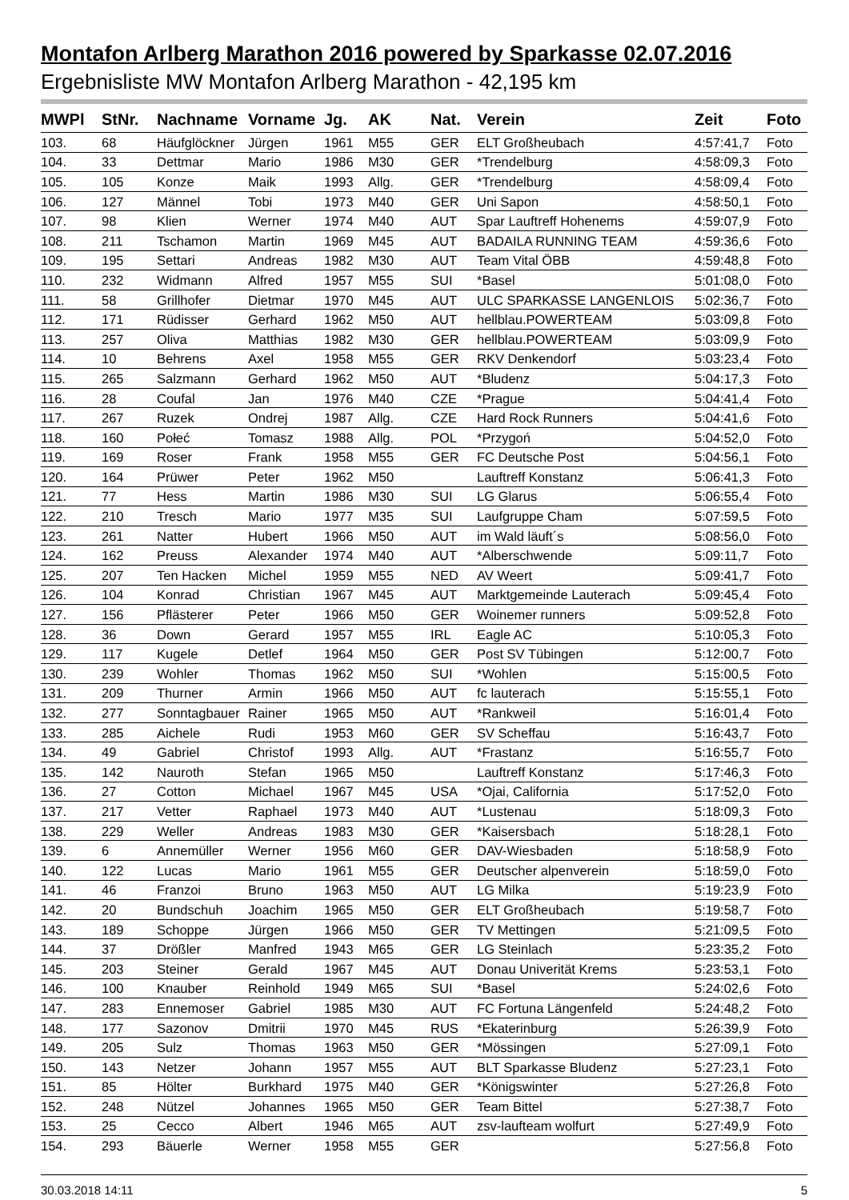Montafon Arlberg Marathon 2016 powered by Sparkasse 02.07.2016
Ergebnisliste MW Montafon Arlberg Marathon - 42,195 km
| MWPl | StNr. | Nachname | Vorname | Jg. | AK | Nat. | Verein | Zeit | Foto |
| --- | --- | --- | --- | --- | --- | --- | --- | --- | --- |
| 103. | 68 | Häufglöckner | Jürgen | 1961 | M55 | GER | ELT Großheubach | 4:57:41,7 | Foto |
| 104. | 33 | Dettmar | Mario | 1986 | M30 | GER | *Trendelburg | 4:58:09,3 | Foto |
| 105. | 105 | Konze | Maik | 1993 | Allg. | GER | *Trendelburg | 4:58:09,4 | Foto |
| 106. | 127 | Männel | Tobi | 1973 | M40 | GER | Uni Sapon | 4:58:50,1 | Foto |
| 107. | 98 | Klien | Werner | 1974 | M40 | AUT | Spar Lauftreff Hohenems | 4:59:07,9 | Foto |
| 108. | 211 | Tschamon | Martin | 1969 | M45 | AUT | BADAILA RUNNING TEAM | 4:59:36,6 | Foto |
| 109. | 195 | Settari | Andreas | 1982 | M30 | AUT | Team Vital ÖBB | 4:59:48,8 | Foto |
| 110. | 232 | Widmann | Alfred | 1957 | M55 | SUI | *Basel | 5:01:08,0 | Foto |
| 111. | 58 | Grillhofer | Dietmar | 1970 | M45 | AUT | ULC SPARKASSE LANGENLOIS | 5:02:36,7 | Foto |
| 112. | 171 | Rüdisser | Gerhard | 1962 | M50 | AUT | hellblau.POWERTEAM | 5:03:09,8 | Foto |
| 113. | 257 | Oliva | Matthias | 1982 | M30 | GER | hellblau.POWERTEAM | 5:03:09,9 | Foto |
| 114. | 10 | Behrens | Axel | 1958 | M55 | GER | RKV Denkendorf | 5:03:23,4 | Foto |
| 115. | 265 | Salzmann | Gerhard | 1962 | M50 | AUT | *Bludenz | 5:04:17,3 | Foto |
| 116. | 28 | Coufal | Jan | 1976 | M40 | CZE | *Prague | 5:04:41,4 | Foto |
| 117. | 267 | Ruzek | Ondrej | 1987 | Allg. | CZE | Hard Rock Runners | 5:04:41,6 | Foto |
| 118. | 160 | Połeć | Tomasz | 1988 | Allg. | POL | *Przygoń | 5:04:52,0 | Foto |
| 119. | 169 | Roser | Frank | 1958 | M55 | GER | FC Deutsche Post | 5:04:56,1 | Foto |
| 120. | 164 | Prüwer | Peter | 1962 | M50 | | Lauftreff Konstanz | 5:06:41,3 | Foto |
| 121. | 77 | Hess | Martin | 1986 | M30 | SUI | LG Glarus | 5:06:55,4 | Foto |
| 122. | 210 | Tresch | Mario | 1977 | M35 | SUI | Laufgruppe Cham | 5:07:59,5 | Foto |
| 123. | 261 | Natter | Hubert | 1966 | M50 | AUT | im Wald läuft´s | 5:08:56,0 | Foto |
| 124. | 162 | Preuss | Alexander | 1974 | M40 | AUT | *Alberschwende | 5:09:11,7 | Foto |
| 125. | 207 | Ten Hacken | Michel | 1959 | M55 | NED | AV Weert | 5:09:41,7 | Foto |
| 126. | 104 | Konrad | Christian | 1967 | M45 | AUT | Marktgemeinde Lauterach | 5:09:45,4 | Foto |
| 127. | 156 | Pflästerer | Peter | 1966 | M50 | GER | Woinemer runners | 5:09:52,8 | Foto |
| 128. | 36 | Down | Gerard | 1957 | M55 | IRL | Eagle AC | 5:10:05,3 | Foto |
| 129. | 117 | Kugele | Detlef | 1964 | M50 | GER | Post SV Tübingen | 5:12:00,7 | Foto |
| 130. | 239 | Wohler | Thomas | 1962 | M50 | SUI | *Wohlen | 5:15:00,5 | Foto |
| 131. | 209 | Thurner | Armin | 1966 | M50 | AUT | fc lauterach | 5:15:55,1 | Foto |
| 132. | 277 | Sonntagbauer | Rainer | 1965 | M50 | AUT | *Rankweil | 5:16:01,4 | Foto |
| 133. | 285 | Aichele | Rudi | 1953 | M60 | GER | SV Scheffau | 5:16:43,7 | Foto |
| 134. | 49 | Gabriel | Christof | 1993 | Allg. | AUT | *Frastanz | 5:16:55,7 | Foto |
| 135. | 142 | Nauroth | Stefan | 1965 | M50 | | Lauftreff Konstanz | 5:17:46,3 | Foto |
| 136. | 27 | Cotton | Michael | 1967 | M45 | USA | *Ojai, California | 5:17:52,0 | Foto |
| 137. | 217 | Vetter | Raphael | 1973 | M40 | AUT | *Lustenau | 5:18:09,3 | Foto |
| 138. | 229 | Weller | Andreas | 1983 | M30 | GER | *Kaisersbach | 5:18:28,1 | Foto |
| 139. | 6 | Annemüller | Werner | 1956 | M60 | GER | DAV-Wiesbaden | 5:18:58,9 | Foto |
| 140. | 122 | Lucas | Mario | 1961 | M55 | GER | Deutscher alpenverein | 5:18:59,0 | Foto |
| 141. | 46 | Franzoi | Bruno | 1963 | M50 | AUT | LG Milka | 5:19:23,9 | Foto |
| 142. | 20 | Bundschuh | Joachim | 1965 | M50 | GER | ELT Großheubach | 5:19:58,7 | Foto |
| 143. | 189 | Schoppe | Jürgen | 1966 | M50 | GER | TV Mettingen | 5:21:09,5 | Foto |
| 144. | 37 | Drößler | Manfred | 1943 | M65 | GER | LG Steinlach | 5:23:35,2 | Foto |
| 145. | 203 | Steiner | Gerald | 1967 | M45 | AUT | Donau Univerität Krems | 5:23:53,1 | Foto |
| 146. | 100 | Knauber | Reinhold | 1949 | M65 | SUI | *Basel | 5:24:02,6 | Foto |
| 147. | 283 | Ennemoser | Gabriel | 1985 | M30 | AUT | FC Fortuna Längenfeld | 5:24:48,2 | Foto |
| 148. | 177 | Sazonov | Dmitrii | 1970 | M45 | RUS | *Ekaterinburg | 5:26:39,9 | Foto |
| 149. | 205 | Sulz | Thomas | 1963 | M50 | GER | *Mössingen | 5:27:09,1 | Foto |
| 150. | 143 | Netzer | Johann | 1957 | M55 | AUT | BLT Sparkasse Bludenz | 5:27:23,1 | Foto |
| 151. | 85 | Hölter | Burkhard | 1975 | M40 | GER | *Königswinter | 5:27:26,8 | Foto |
| 152. | 248 | Nützel | Johannes | 1965 | M50 | GER | Team Bittel | 5:27:38,7 | Foto |
| 153. | 25 | Cecco | Albert | 1946 | M65 | AUT | zsv-laufteam wolfurt | 5:27:49,9 | Foto |
| 154. | 293 | Bäuerle | Werner | 1958 | M55 | GER | | 5:27:56,8 | Foto |
30.03.2018 14:11 5